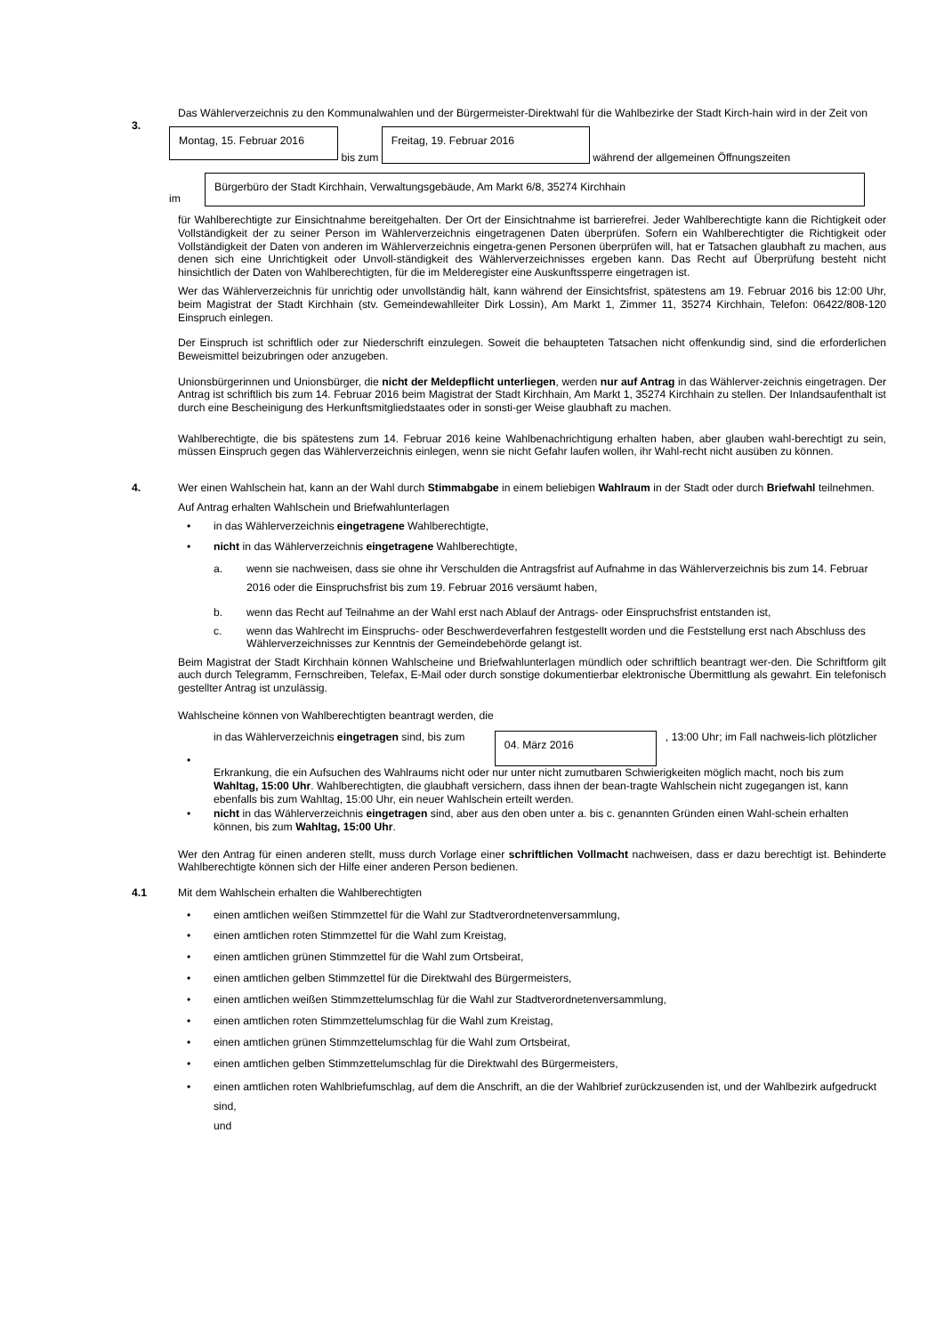3.
Das Wählerverzeichnis zu den Kommunalwahlen und der Bürgermeister-Direktwahl für die Wahlbezirke der Stadt Kirch-hain wird in der Zeit von
Montag, 15. Februar 2016 bis zum Freitag, 19. Februar 2016 während der allgemeinen Öffnungszeiten
im Bürgerbüro der Stadt Kirchhain, Verwaltungsgebäude, Am Markt 6/8, 35274 Kirchhain
für Wahlberechtigte zur Einsichtnahme bereitgehalten. Der Ort der Einsichtnahme ist barrierefrei. Jeder Wahlberechtigte kann die Richtigkeit oder Vollständigkeit der zu seiner Person im Wählerverzeichnis eingetragenen Daten überprüfen. Sofern ein Wahlberechtigter die Richtigkeit oder Vollständigkeit der Daten von anderen im Wählerverzeichnis eingetra-genen Personen überprüfen will, hat er Tatsachen glaubhaft zu machen, aus denen sich eine Unrichtigkeit oder Unvoll-ständigkeit des Wählerverzeichnisses ergeben kann. Das Recht auf Überprüfung besteht nicht hinsichtlich der Daten von Wahlberechtigten, für die im Melderegister eine Auskunftssperre eingetragen ist.
Wer das Wählerverzeichnis für unrichtig oder unvollständig hält, kann während der Einsichtsfrist, spätestens am 19. Februar 2016 bis 12:00 Uhr, beim Magistrat der Stadt Kirchhain (stv. Gemeindewahlleiter Dirk Lossin), Am Markt 1, Zimmer 11, 35274 Kirchhain, Telefon: 06422/808-120 Einspruch einlegen.
Der Einspruch ist schriftlich oder zur Niederschrift einzulegen. Soweit die behaupteten Tatsachen nicht offenkundig sind, sind die erforderlichen Beweismittel beizubringen oder anzugeben.
Unionsbürgerinnen und Unionsbürger, die nicht der Meldepflicht unterliegen, werden nur auf Antrag in das Wählerver-zeichnis eingetragen. Der Antrag ist schriftlich bis zum 14. Februar 2016 beim Magistrat der Stadt Kirchhain, Am Markt 1, 35274 Kirchhain zu stellen. Der Inlandsaufenthalt ist durch eine Bescheinigung des Herkunftsmitgliedstaates oder in sonsti-ger Weise glaubhaft zu machen.
Wahlberechtigte, die bis spätestens zum 14. Februar 2016 keine Wahlbenachrichtigung erhalten haben, aber glauben wahl-berechtigt zu sein, müssen Einspruch gegen das Wählerverzeichnis einlegen, wenn sie nicht Gefahr laufen wollen, ihr Wahl-recht nicht ausüben zu können.
4.
Wer einen Wahlschein hat, kann an der Wahl durch Stimmabgabe in einem beliebigen Wahlraum in der Stadt oder durch Briefwahl teilnehmen.
Auf Antrag erhalten Wahlschein und Briefwahlunterlagen
• in das Wählerverzeichnis eingetragene Wahlberechtigte,
• nicht in das Wählerverzeichnis eingetragene Wahlberechtigte,
a. wenn sie nachweisen, dass sie ohne ihr Verschulden die Antragsfrist auf Aufnahme in das Wählerverzeichnis bis zum 14. Februar 2016 oder die Einspruchsfrist bis zum 19. Februar 2016 versäumt haben,
b. wenn das Recht auf Teilnahme an der Wahl erst nach Ablauf der Antrags- oder Einspruchsfrist entstanden ist,
c. wenn das Wahlrecht im Einspruchs- oder Beschwerdeverfahren festgestellt worden und die Feststellung erst nach Abschluss des Wählerverzeichnisses zur Kenntnis der Gemeindebehörde gelangt ist.
Beim Magistrat der Stadt Kirchhain können Wahlscheine und Briefwahlunterlagen mündlich oder schriftlich beantragt wer-den. Die Schriftform gilt auch durch Telegramm, Fernschreiben, Telefax, E-Mail oder durch sonstige dokumentierbar elektronische Übermittlung als gewahrt. Ein telefonisch gestellter Antrag ist unzulässig.
Wahlscheine können von Wahlberechtigten beantragt werden, die
•
in das Wählerverzeichnis eingetragen sind, bis zum 04. März 2016, 13:00 Uhr; im Fall nachweis-lich plötzlicher Erkrankung, die ein Aufsuchen des Wahlraums nicht oder nur unter nicht zumutbaren Schwierigkeiten möglich macht, noch bis zum Wahltag, 15:00 Uhr. Wahlberechtigten, die glaubhaft versichern, dass ihnen der bean-tragte Wahlschein nicht zugegangen ist, kann ebenfalls bis zum Wahltag, 15:00 Uhr, ein neuer Wahlschein erteilt werden.
• nicht in das Wählerverzeichnis eingetragen sind, aber aus den oben unter a. bis c. genannten Gründen einen Wahl-schein erhalten können, bis zum Wahltag, 15:00 Uhr.
Wer den Antrag für einen anderen stellt, muss durch Vorlage einer schriftlichen Vollmacht nachweisen, dass er dazu berechtigt ist. Behinderte Wahlberechtigte können sich der Hilfe einer anderen Person bedienen.
4.1
Mit dem Wahlschein erhalten die Wahlberechtigten
• einen amtlichen weißen Stimmzettel für die Wahl zur Stadtverordnetenversammlung,
• einen amtlichen roten Stimmzettel für die Wahl zum Kreistag,
• einen amtlichen grünen Stimmzettel für die Wahl zum Ortsbeirat,
• einen amtlichen gelben Stimmzettel für die Direktwahl des Bürgermeisters,
• einen amtlichen weißen Stimmzettelumschlag für die Wahl zur Stadtverordnetenversammlung,
• einen amtlichen roten Stimmzettelumschlag für die Wahl zum Kreistag,
• einen amtlichen grünen Stimmzettelumschlag für die Wahl zum Ortsbeirat,
• einen amtlichen gelben Stimmzettelumschlag für die Direktwahl des Bürgermeisters,
• einen amtlichen roten Wahlbriefumschlag, auf dem die Anschrift, an die der Wahlbrief zurückzusenden ist, und der Wahlbezirk aufgedruckt sind,
und